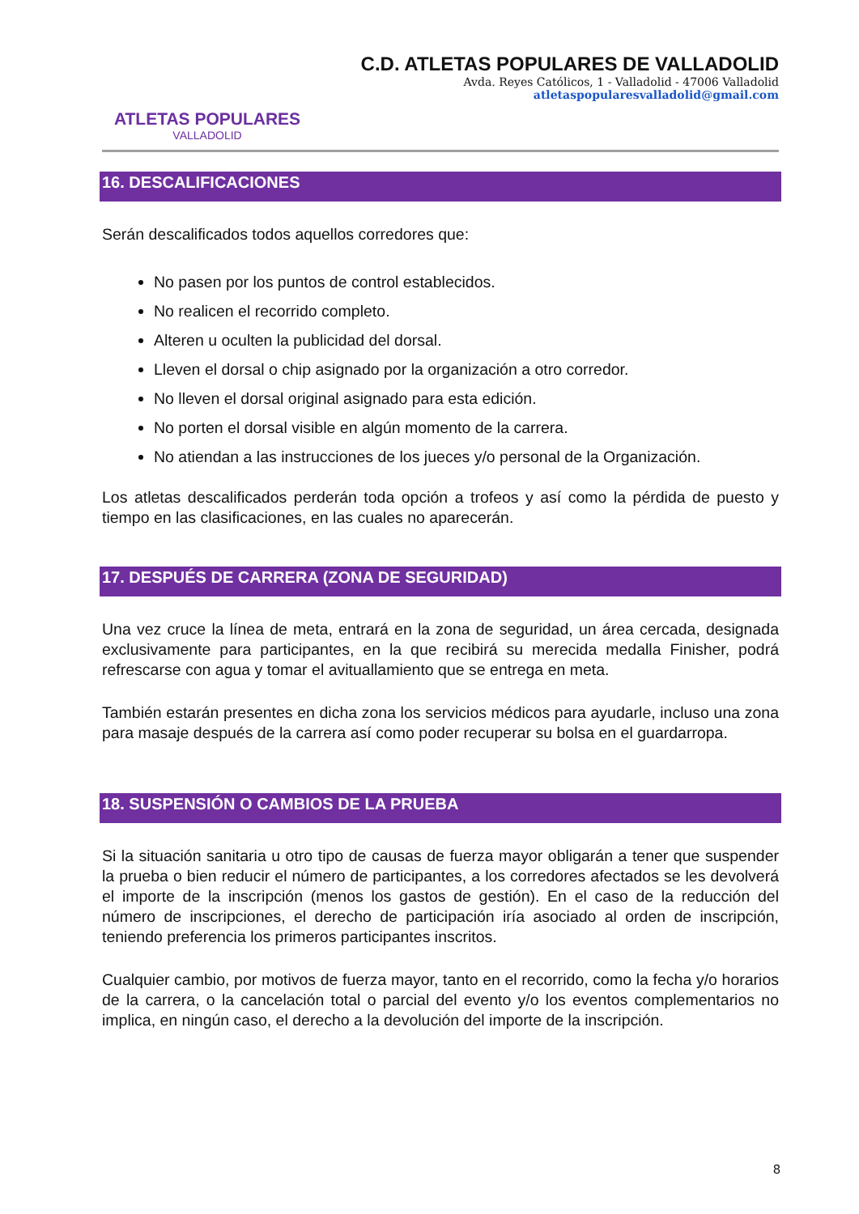ATLETAS POPULARES
VALLADOLID
C.D. ATLETAS POPULARES DE VALLADOLID
Avda. Reyes Católicos, 1 - Valladolid - 47006 Valladolid
atletaspopularesvalladolid@gmail.com
16. DESCALIFICACIONES
Serán descalificados todos aquellos corredores que:
No pasen por los puntos de control establecidos.
No realicen el recorrido completo.
Alteren u oculten la publicidad del dorsal.
Lleven el dorsal o chip asignado por la organización a otro corredor.
No lleven el dorsal original asignado para esta edición.
No porten el dorsal visible en algún momento de la carrera.
No atiendan a las instrucciones de los jueces y/o personal de la Organización.
Los atletas descalificados perderán toda opción a trofeos y así como la pérdida de puesto y tiempo en las clasificaciones, en las cuales no aparecerán.
17. DESPUÉS DE CARRERA (ZONA DE SEGURIDAD)
Una vez cruce la línea de meta, entrará en la zona de seguridad, un área cercada, designada exclusivamente para participantes, en la que recibirá su merecida medalla Finisher, podrá refrescarse con agua y tomar el avituallamiento que se entrega en meta.
También estarán presentes en dicha zona los servicios médicos para ayudarle, incluso una zona para masaje después de la carrera así como poder recuperar su bolsa en el guardarropa.
18. SUSPENSIÓN O CAMBIOS DE LA PRUEBA
Si la situación sanitaria u otro tipo de causas de fuerza mayor obligarán a tener que suspender la prueba o bien reducir el número de participantes, a los corredores afectados se les devolverá el importe de la inscripción (menos los gastos de gestión). En el caso de la reducción del número de inscripciones, el derecho de participación iría asociado al orden de inscripción, teniendo preferencia los primeros participantes inscritos.
Cualquier cambio, por motivos de fuerza mayor, tanto en el recorrido, como la fecha y/o horarios de la carrera, o la cancelación total o parcial del evento y/o los eventos complementarios no implica, en ningún caso, el derecho a la devolución del importe de la inscripción.
8